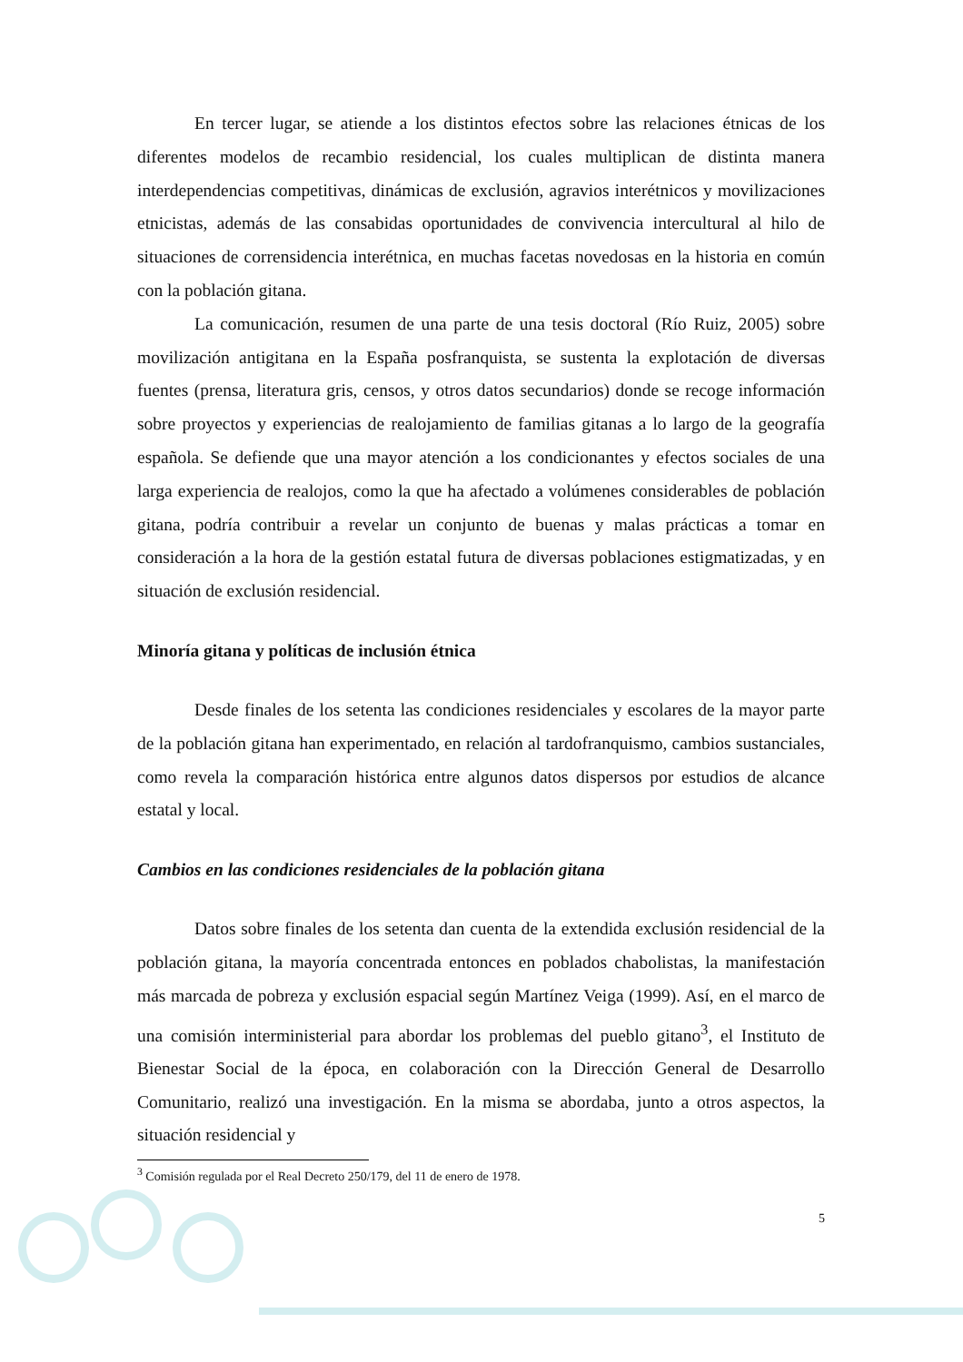En tercer lugar, se atiende a los distintos efectos sobre las relaciones étnicas de los diferentes modelos de recambio residencial, los cuales multiplican de distinta manera interdependencias competitivas, dinámicas de exclusión, agravios interétnicos y movilizaciones etnicistas, además de las consabidas oportunidades de convivencia intercultural al hilo de situaciones de corrensidencia interétnica, en muchas facetas novedosas en la historia en común con la población gitana.
La comunicación, resumen de una parte de una tesis doctoral (Río Ruiz, 2005) sobre movilización antigitana en la España posfranquista, se sustenta la explotación de diversas fuentes (prensa, literatura gris, censos, y otros datos secundarios) donde se recoge información sobre proyectos y experiencias de realojamiento de familias gitanas a lo largo de la geografía española. Se defiende que una mayor atención a los condicionantes y efectos sociales de una larga experiencia de realojos, como la que ha afectado a volúmenes considerables de población gitana, podría contribuir a revelar un conjunto de buenas y malas prácticas a tomar en consideración a la hora de la gestión estatal futura de diversas poblaciones estigmatizadas, y en situación de exclusión residencial.
Minoría gitana y políticas de inclusión étnica
Desde finales de los setenta las condiciones residenciales y escolares de la mayor parte de la población gitana han experimentado, en relación al tardofranquismo, cambios sustanciales, como revela la comparación histórica entre algunos datos dispersos por estudios de alcance estatal y local.
Cambios en las condiciones residenciales de la población gitana
Datos sobre finales de los setenta dan cuenta de la extendida exclusión residencial de la población gitana, la mayoría concentrada entonces en poblados chabolistas, la manifestación más marcada de pobreza y exclusión espacial según Martínez Veiga (1999). Así, en el marco de una comisión interministerial para abordar los problemas del pueblo gitano<sup>3</sup>, el Instituto de Bienestar Social de la época, en colaboración con la Dirección General de Desarrollo Comunitario, realizó una investigación. En la misma se abordaba, junto a otros aspectos, la situación residencial y
<sup>3</sup> Comisión regulada por el Real Decreto 250/179, del 11 de enero de 1978.
5